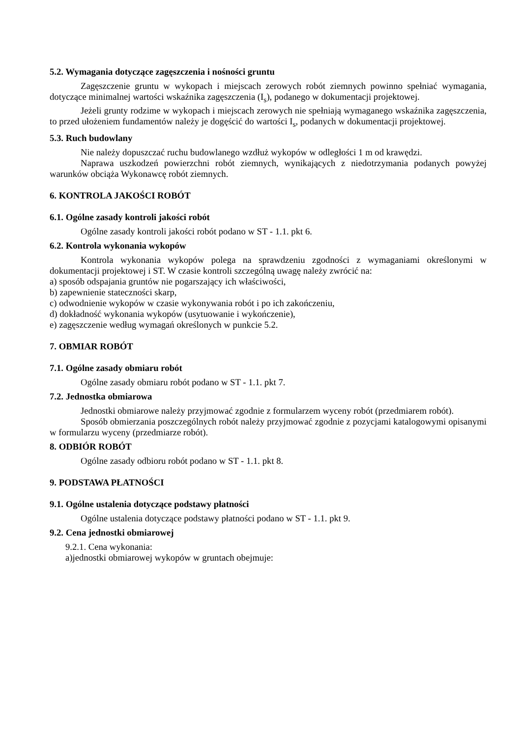5.2. Wymagania dotyczące zagęszczenia i nośności gruntu
Zagęszczenie gruntu w wykopach i miejscach zerowych robót ziemnych powinno spełniać wymagania, dotyczące minimalnej wartości wskaźnika zagęszczenia (I<sub>s</sub>), podanego w dokumentacji projektowej.
Jeżeli grunty rodzime w wykopach i miejscach zerowych nie spełniają wymaganego wskaźnika zagęszczenia, to przed ułożeniem fundamentów należy je dogęścić do wartości I<sub>s</sub>, podanych w dokumentacji projektowej.
5.3. Ruch budowlany
Nie należy dopuszczać ruchu budowlanego wzdłuż wykopów w odległości 1 m od krawędzi.
Naprawa uszkodzeń powierzchni robót ziemnych, wynikających z niedotrzymania podanych powyżej warunków obciąża Wykonawcę robót ziemnych.
6. KONTROLA JAKOŚCI ROBÓT
6.1. Ogólne zasady kontroli jakości robót
Ogólne zasady kontroli jakości robót podano w ST - 1.1. pkt 6.
6.2. Kontrola wykonania wykopów
Kontrola wykonania wykopów polega na sprawdzeniu zgodności z wymaganiami określonymi w dokumentacji projektowej i ST. W czasie kontroli szczególną uwagę należy zwrócić na:
a) sposób odspajania gruntów nie pogarszający ich właściwości,
b) zapewnienie stateczności skarp,
c) odwodnienie wykopów w czasie wykonywania robót i po ich zakończeniu,
d) dokładność wykonania wykopów (usytuowanie i wykończenie),
e) zagęszczenie według wymagań określonych w punkcie 5.2.
7. OBMIAR ROBÓT
7.1. Ogólne zasady obmiaru robót
Ogólne zasady obmiaru robót podano w ST - 1.1. pkt 7.
7.2. Jednostka obmiarowa
Jednostki obmiarowe należy przyjmować zgodnie z formularzem wyceny robót (przedmiarem robót).
Sposób obmierzania poszczególnych robót należy przyjmować zgodnie z pozycjami katalogowymi opisanymi w formularzu wyceny (przedmiarze robót).
8. ODBIÓR ROBÓT
Ogólne zasady odbioru robót podano w ST - 1.1. pkt 8.
9. PODSTAWA PŁATNOŚCI
9.1. Ogólne ustalenia dotyczące podstawy płatności
Ogólne ustalenia dotyczące podstawy płatności podano w ST - 1.1. pkt 9.
9.2. Cena jednostki obmiarowej
9.2.1. Cena wykonania:
a)jednostki obmiarowej wykopów w gruntach obejmuje: